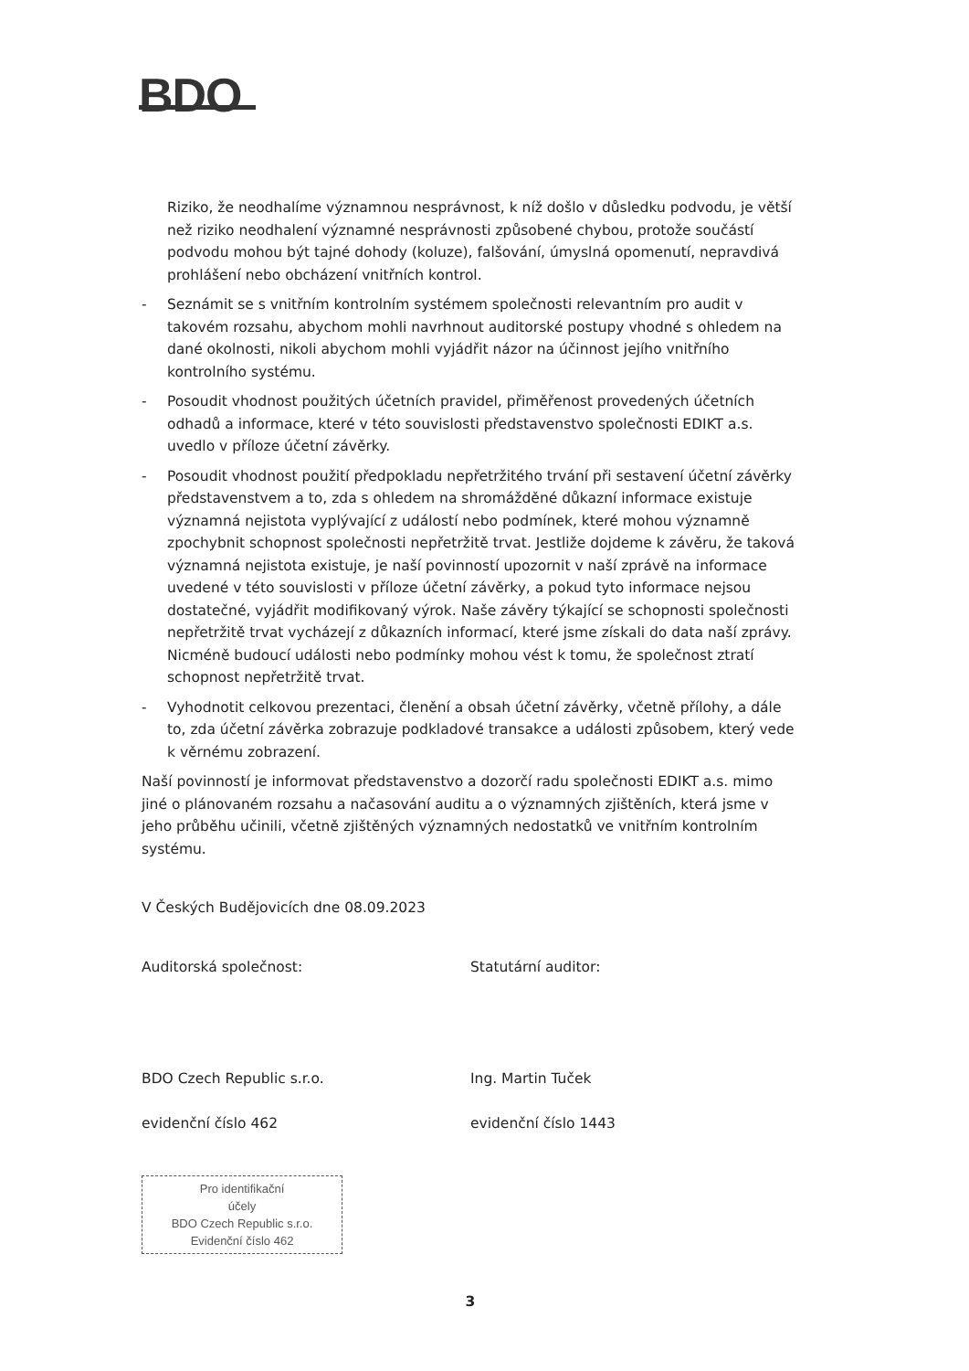BDO
Riziko, že neodhalíme významnou nesprávnost, k níž došlo v důsledku podvodu, je větší než riziko neodhalení významné nesprávnosti způsobené chybou, protože součástí podvodu mohou být tajné dohody (koluze), falšování, úmyslná opomenutí, nepravdivá prohlášení nebo obcházení vnitřních kontrol.
- Seznámit se s vnitřním kontrolním systémem společnosti relevantním pro audit v takovém rozsahu, abychom mohli navrhnout auditorské postupy vhodné s ohledem na dané okolnosti, nikoli abychom mohli vyjádřit názor na účinnost jejího vnitřního kontrolního systému.
- Posoudit vhodnost použitých účetních pravidel, přiměřenost provedených účetních odhadů a informace, které v této souvislosti představenstvo společnosti EDIKT a.s. uvedlo v příloze účetní závěrky.
- Posoudit vhodnost použití předpokladu nepřetržitého trvání při sestavení účetní závěrky představenstvem a to, zda s ohledem na shromážděné důkazní informace existuje významná nejistota vyplývající z událostí nebo podmínek, které mohou významně zpochybnit schopnost společnosti nepřetržitě trvat. Jestliže dojdeme k závěru, že taková významná nejistota existuje, je naší povinností upozornit v naší zprávě na informace uvedené v této souvislosti v příloze účetní závěrky, a pokud tyto informace nejsou dostatečné, vyjádřit modifikovaný výrok. Naše závěry týkající se schopnosti společnosti nepřetržitě trvat vycházejí z důkazních informací, které jsme získali do data naší zprávy. Nicméně budoucí události nebo podmínky mohou vést k tomu, že společnost ztratí schopnost nepřetržitě trvat.
- Vyhodnotit celkovou prezentaci, členění a obsah účetní závěrky, včetně přílohy, a dále to, zda účetní závěrka zobrazuje podkladové transakce a události způsobem, který vede k věrnému zobrazení.
Naší povinností je informovat představenstvo a dozorčí radu společnosti EDIKT a.s. mimo jiné o plánovaném rozsahu a načasování auditu a o významných zjištěních, která jsme v jeho průběhu učinili, včetně zjištěných významných nedostatků ve vnitřním kontrolním systému.
V Českých Budějovicích dne 08.09.2023
Auditorská společnost:
BDO Czech Republic s.r.o.
evidenční číslo 462
Statutární auditor:
Ing. Martin Tuček
evidenční číslo 1443
Pro identifikační
účely
BDO Czech Republic s.r.o.
Evidenční číslo 462
3